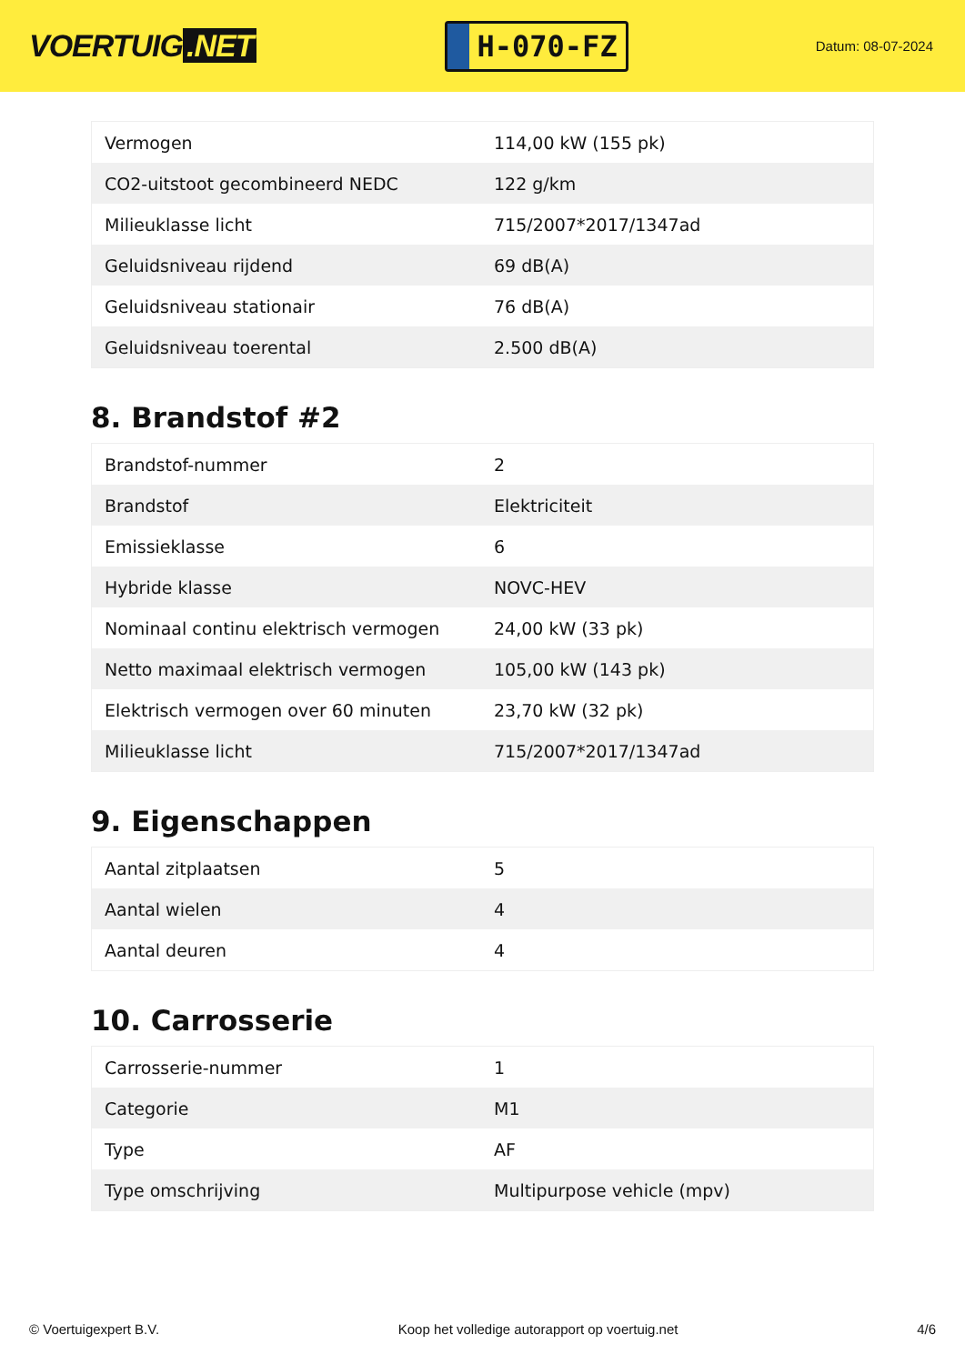VOERTUIG.NET
H-070-FZ
Datum: 08-07-2024
| Vermogen | 114,00 kW (155 pk) |
| CO2-uitstoot gecombineerd NEDC | 122 g/km |
| Milieuklasse licht | 715/2007*2017/1347ad |
| Geluidsniveau rijdend | 69 dB(A) |
| Geluidsniveau stationair | 76 dB(A) |
| Geluidsniveau toerental | 2.500 dB(A) |
8. Brandstof #2
| Brandstof-nummer | 2 |
| Brandstof | Elektriciteit |
| Emissieklasse | 6 |
| Hybride klasse | NOVC-HEV |
| Nominaal continu elektrisch vermogen | 24,00 kW (33 pk) |
| Netto maximaal elektrisch vermogen | 105,00 kW (143 pk) |
| Elektrisch vermogen over 60 minuten | 23,70 kW (32 pk) |
| Milieuklasse licht | 715/2007*2017/1347ad |
9. Eigenschappen
| Aantal zitplaatsen | 5 |
| Aantal wielen | 4 |
| Aantal deuren | 4 |
10. Carrosserie
| Carrosserie-nummer | 1 |
| Categorie | M1 |
| Type | AF |
| Type omschrijving | Multipurpose vehicle (mpv) |
© Voertuigexpert B.V. Koop het volledige autorapport op voertuig.net 4/6